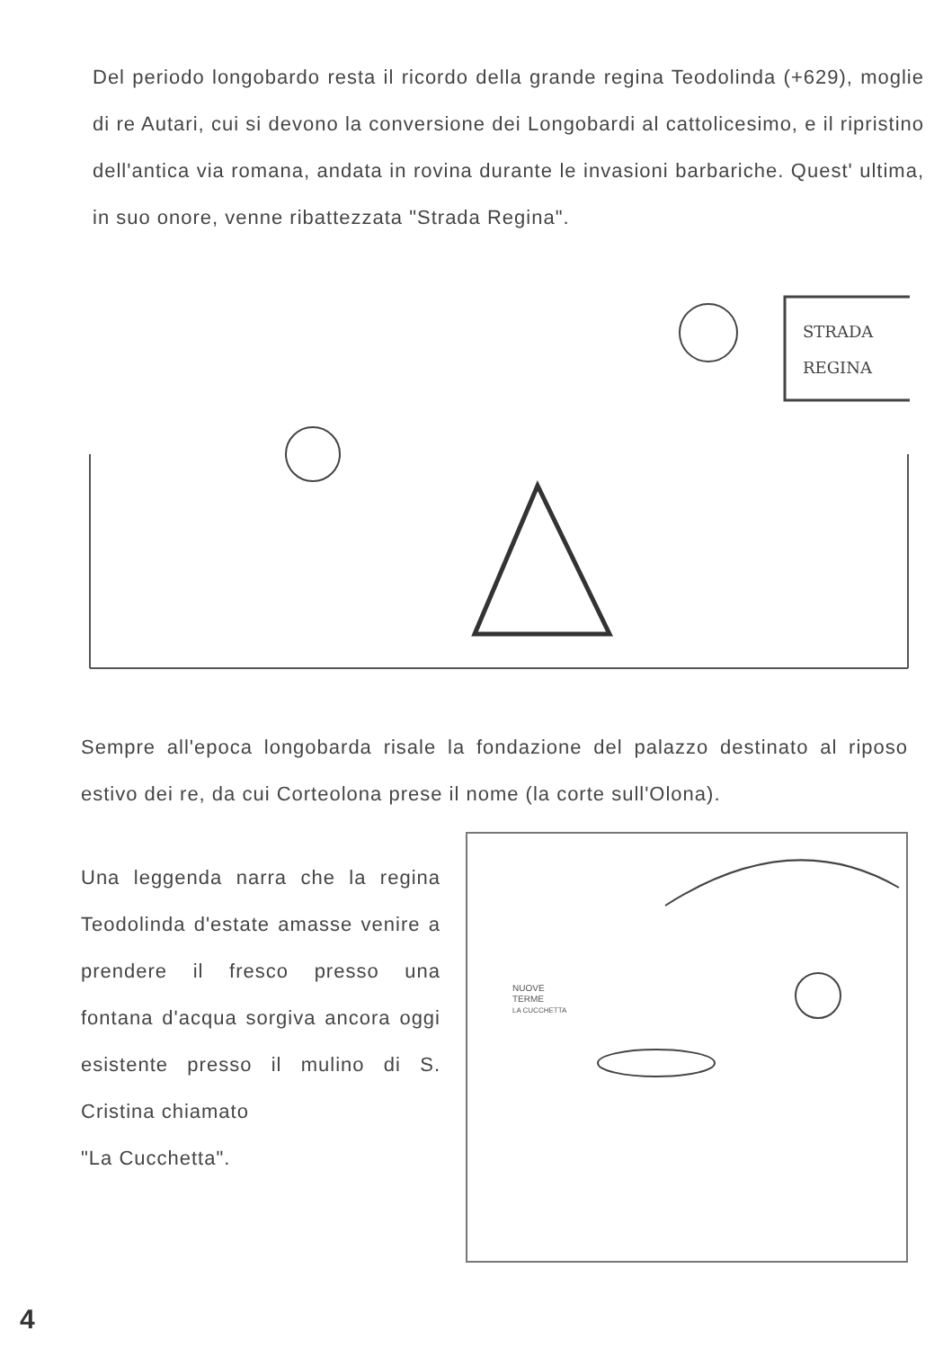Del periodo longobardo resta il ricordo della grande regina Teodolinda (+629), moglie di re Autari, cui si devono la conversione dei Longobardi al cattolicesimo, e il ripristino dell'antica via romana, andata in rovina durante le invasioni barbariche. Quest' ultima, in suo onore, venne ribattezzata "Strada Regina".
STRADA
REGINA
Sempre all'epoca longobarda risale la fondazione del palazzo destinato al riposo estivo dei re, da cui Corteolona prese il nome (la corte sull'Olona).
Una leggenda narra che la regina Teodolinda d'estate amasse venire a prendere il fresco presso una fontana d'acqua sorgiva ancora oggi esistente presso il mulino di S. Cristina chiamato
"La Cucchetta".
NUOVE
TERME
LA CUCCHETTA
4